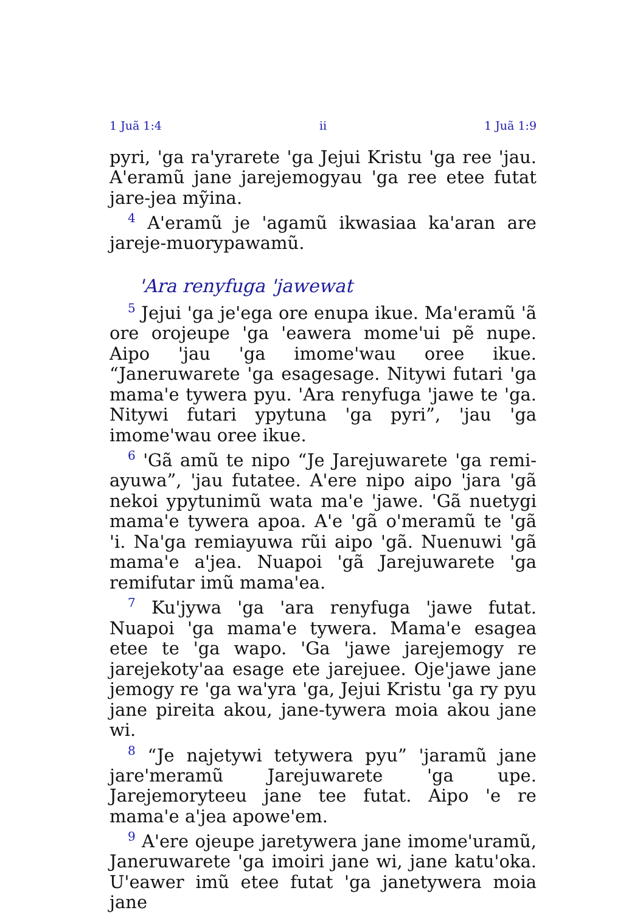1 Juã 1:4 ii 1 Juã 1:9
pyri, 'ga ra'yrarete 'ga Jejui Kristu 'ga ree 'jau. A'eramũ jane jarejemogyau 'ga ree etee futat jare-jea mỹina.
<sup>4</sup> A'eramũ je 'agamũ ikwasiaa ka'aran are jareje-muorypawamũ.
'Ara renyfuga 'jawewat
<sup>5</sup> Jejui 'ga je'ega ore enupa ikue. Ma'eramũ 'ã ore orojeupe 'ga 'eawera mome'ui pẽ nupe. Aipo 'jau 'ga imome'wau oree ikue. “Janeruwarete 'ga esagesage. Nitywi futari 'ga mama'e tywera pyu. 'Ara renyfuga 'jawe te 'ga. Nitywi futari ypytuna 'ga pyri”, 'jau 'ga imome'wau oree ikue.
<sup>6</sup> 'Gã amũ te nipo “Je Jarejuwarete 'ga remi-ayuwa”, 'jau futatee. A'ere nipo aipo 'jara 'gã nekoi ypytunimũ wata ma'e 'jawe. 'Gã nuetygi mama'e tywera apoa. A'e 'gã o'meramũ te 'gã 'i. Na'ga remiayuwa rũi aipo 'gã. Nuenuwi 'gã mama'e a'jea. Nuapoi 'gã Jarejuwarete 'ga remifutar imũ mama'ea.
<sup>7</sup> Ku'jywa 'ga 'ara renyfuga 'jawe futat. Nuapoi 'ga mama'e tywera. Mama'e esagea etee te 'ga wapo. 'Ga 'jawe jarejemogy re jarejekoty'aa esage ete jarejuee. Oje'jawe jane jemogy re 'ga wa'yra 'ga, Jejui Kristu 'ga ry pyu jane pireita akou, jane-tywera moia akou jane wi.
<sup>8</sup> “Je najetywi tetywera pyu” 'jaramũ jane jare'meramũ Jarejuwarete 'ga upe. Jarejemoryteeu jane tee futat. Aipo 'e re mama'e a'jea apowe'em.
<sup>9</sup> A'ere ojeupe jaretywera jane imome'uramũ, Janeruwarete 'ga imoiri jane wi, jane katu'oka. U'eawer imũ etee futat 'ga janetywera moia jane